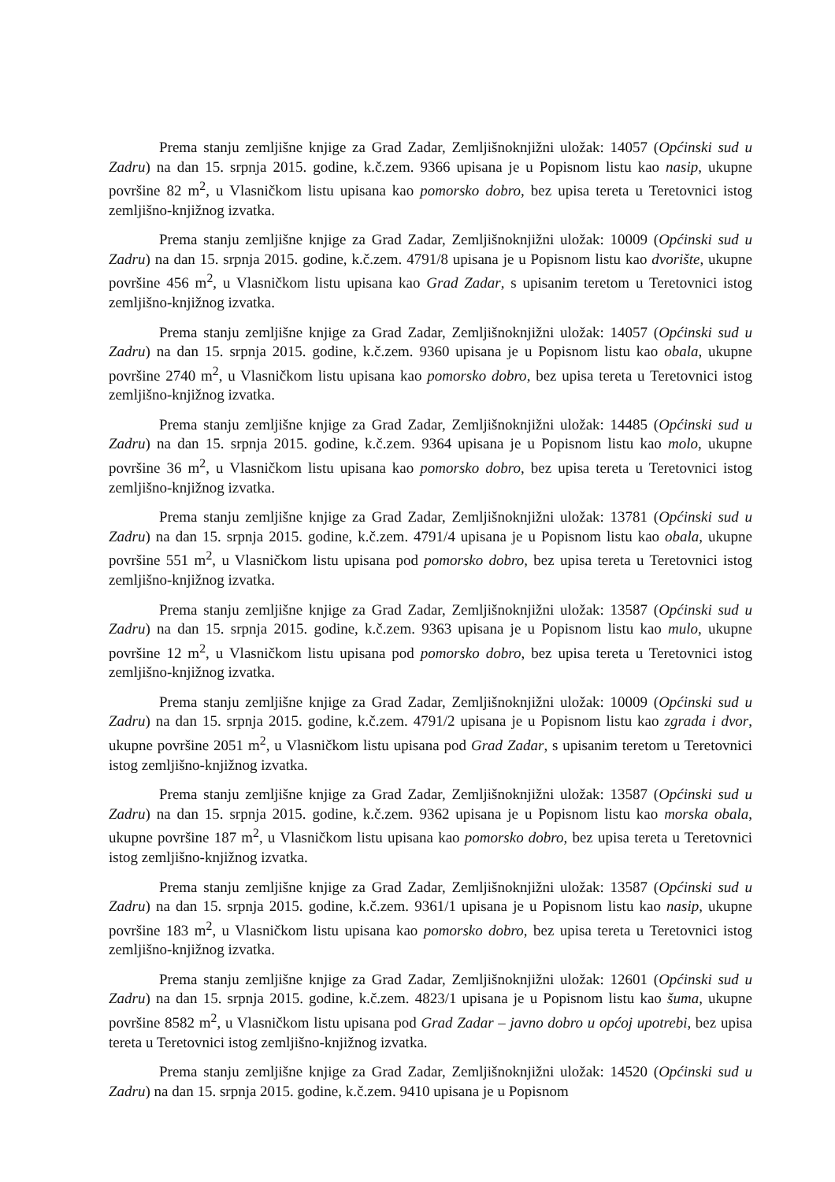Prema stanju zemljišne knjige za Grad Zadar, Zemljišnoknjižni uložak: 14057 (Općinski sud u Zadru) na dan 15. srpnja 2015. godine, k.č.zem. 9366 upisana je u Popisnom listu kao nasip, ukupne površine 82 m<sup>2</sup>, u Vlasničkom listu upisana kao pomorsko dobro, bez upisa tereta u Teretovnici istog zemljišno-knjižnog izvatka.
Prema stanju zemljišne knjige za Grad Zadar, Zemljišnoknjižni uložak: 10009 (Općinski sud u Zadru) na dan 15. srpnja 2015. godine, k.č.zem. 4791/8 upisana je u Popisnom listu kao dvorište, ukupne površine 456 m<sup>2</sup>, u Vlasničkom listu upisana kao Grad Zadar, s upisanim teretom u Teretovnici istog zemljišno-knjižnog izvatka.
Prema stanju zemljišne knjige za Grad Zadar, Zemljišnoknjižni uložak: 14057 (Općinski sud u Zadru) na dan 15. srpnja 2015. godine, k.č.zem. 9360 upisana je u Popisnom listu kao obala, ukupne površine 2740 m<sup>2</sup>, u Vlasničkom listu upisana kao pomorsko dobro, bez upisa tereta u Teretovnici istog zemljišno-knjižnog izvatka.
Prema stanju zemljišne knjige za Grad Zadar, Zemljišnoknjižni uložak: 14485 (Općinski sud u Zadru) na dan 15. srpnja 2015. godine, k.č.zem. 9364 upisana je u Popisnom listu kao molo, ukupne površine 36 m<sup>2</sup>, u Vlasničkom listu upisana kao pomorsko dobro, bez upisa tereta u Teretovnici istog zemljišno-knjižnog izvatka.
Prema stanju zemljišne knjige za Grad Zadar, Zemljišnoknjižni uložak: 13781 (Općinski sud u Zadru) na dan 15. srpnja 2015. godine, k.č.zem. 4791/4 upisana je u Popisnom listu kao obala, ukupne površine 551 m<sup>2</sup>, u Vlasničkom listu upisana pod pomorsko dobro, bez upisa tereta u Teretovnici istog zemljišno-knjižnog izvatka.
Prema stanju zemljišne knjige za Grad Zadar, Zemljišnoknjižni uložak: 13587 (Općinski sud u Zadru) na dan 15. srpnja 2015. godine, k.č.zem. 9363 upisana je u Popisnom listu kao mulo, ukupne površine 12 m<sup>2</sup>, u Vlasničkom listu upisana pod pomorsko dobro, bez upisa tereta u Teretovnici istog zemljišno-knjižnog izvatka.
Prema stanju zemljišne knjige za Grad Zadar, Zemljišnoknjižni uložak: 10009 (Općinski sud u Zadru) na dan 15. srpnja 2015. godine, k.č.zem. 4791/2 upisana je u Popisnom listu kao zgrada i dvor, ukupne površine 2051 m<sup>2</sup>, u Vlasničkom listu upisana pod Grad Zadar, s upisanim teretom u Teretovnici istog zemljišno-knjižnog izvatka.
Prema stanju zemljišne knjige za Grad Zadar, Zemljišnoknjižni uložak: 13587 (Općinski sud u Zadru) na dan 15. srpnja 2015. godine, k.č.zem. 9362 upisana je u Popisnom listu kao morska obala, ukupne površine 187 m<sup>2</sup>, u Vlasničkom listu upisana kao pomorsko dobro, bez upisa tereta u Teretovnici istog zemljišno-knjižnog izvatka.
Prema stanju zemljišne knjige za Grad Zadar, Zemljišnoknjižni uložak: 13587 (Općinski sud u Zadru) na dan 15. srpnja 2015. godine, k.č.zem. 9361/1 upisana je u Popisnom listu kao nasip, ukupne površine 183 m<sup>2</sup>, u Vlasničkom listu upisana kao pomorsko dobro, bez upisa tereta u Teretovnici istog zemljišno-knjižnog izvatka.
Prema stanju zemljišne knjige za Grad Zadar, Zemljišnoknjižni uložak: 12601 (Općinski sud u Zadru) na dan 15. srpnja 2015. godine, k.č.zem. 4823/1 upisana je u Popisnom listu kao šuma, ukupne površine 8582 m<sup>2</sup>, u Vlasničkom listu upisana pod Grad Zadar – javno dobro u općoj upotrebi, bez upisa tereta u Teretovnici istog zemljišno-knjižnog izvatka.
Prema stanju zemljišne knjige za Grad Zadar, Zemljišnoknjižni uložak: 14520 (Općinski sud u Zadru) na dan 15. srpnja 2015. godine, k.č.zem. 9410 upisana je u Popisnom